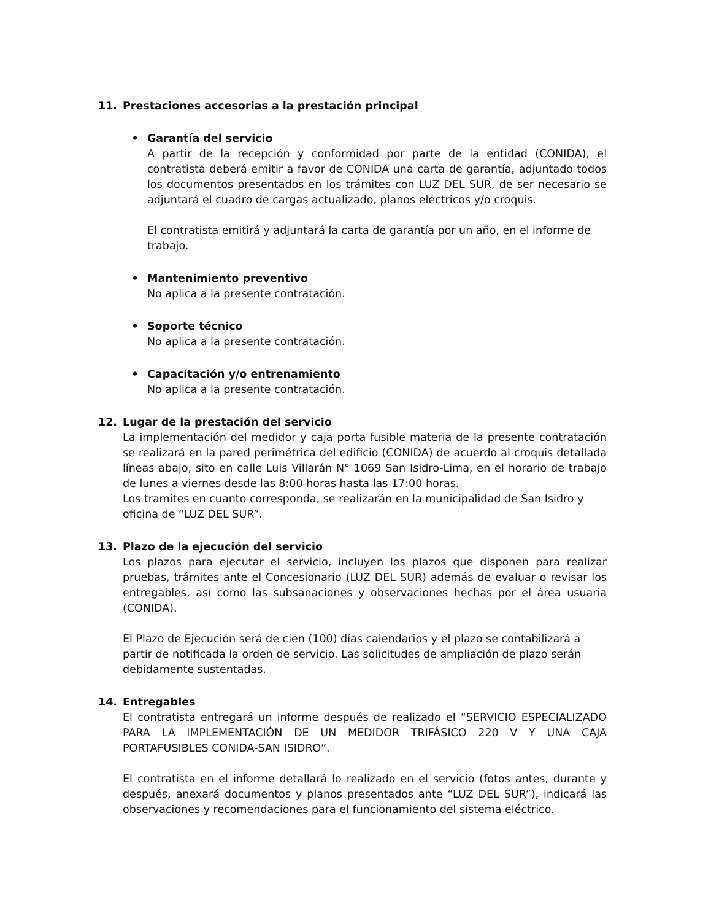11. Prestaciones accesorias a la prestación principal
• Garantía del servicio
A partir de la recepción y conformidad por parte de la entidad (CONIDA), el contratista deberá emitir a favor de CONIDA una carta de garantía, adjuntado todos los documentos presentados en los trámites con LUZ DEL SUR, de ser necesario se adjuntará el cuadro de cargas actualizado, planos eléctricos y/o croquis.
El contratista emitirá y adjuntará la carta de garantía por un año, en el informe de trabajo.
• Mantenimiento preventivo
No aplica a la presente contratación.
• Soporte técnico
No aplica a la presente contratación.
• Capacitación y/o entrenamiento
No aplica a la presente contratación.
12. Lugar de la prestación del servicio
La implementación del medidor y caja porta fusible materia de la presente contratación se realizará en la pared perimétrica del edificio (CONIDA) de acuerdo al croquis detallada líneas abajo, sito en calle Luis Villarán N° 1069 San Isidro-Lima, en el horario de trabajo de lunes a viernes desde las 8:00 horas hasta las 17:00 horas.
Los tramites en cuanto corresponda, se realizarán en la municipalidad de San Isidro y oficina de “LUZ DEL SUR”.
13. Plazo de la ejecución del servicio
Los plazos para ejecutar el servicio, incluyen los plazos que disponen para realizar pruebas, trámites ante el Concesionario (LUZ DEL SUR) además de evaluar o revisar los entregables, así como las subsanaciones y observaciones hechas por el área usuaria (CONIDA).
El Plazo de Ejecución será de cien (100) días calendarios y el plazo se contabilizará a partir de notificada la orden de servicio. Las solicitudes de ampliación de plazo serán debidamente sustentadas.
14. Entregables
El contratista entregará un informe después de realizado el “SERVICIO ESPECIALIZADO PARA LA IMPLEMENTACIÓN DE UN MEDIDOR TRIFÁSICO 220 V Y UNA CAJA PORTAFUSIBLES CONIDA-SAN ISIDRO”.
El contratista en el informe detallará lo realizado en el servicio (fotos antes, durante y después, anexará documentos y planos presentados ante “LUZ DEL SUR”), indicará las observaciones y recomendaciones para el funcionamiento del sistema eléctrico.